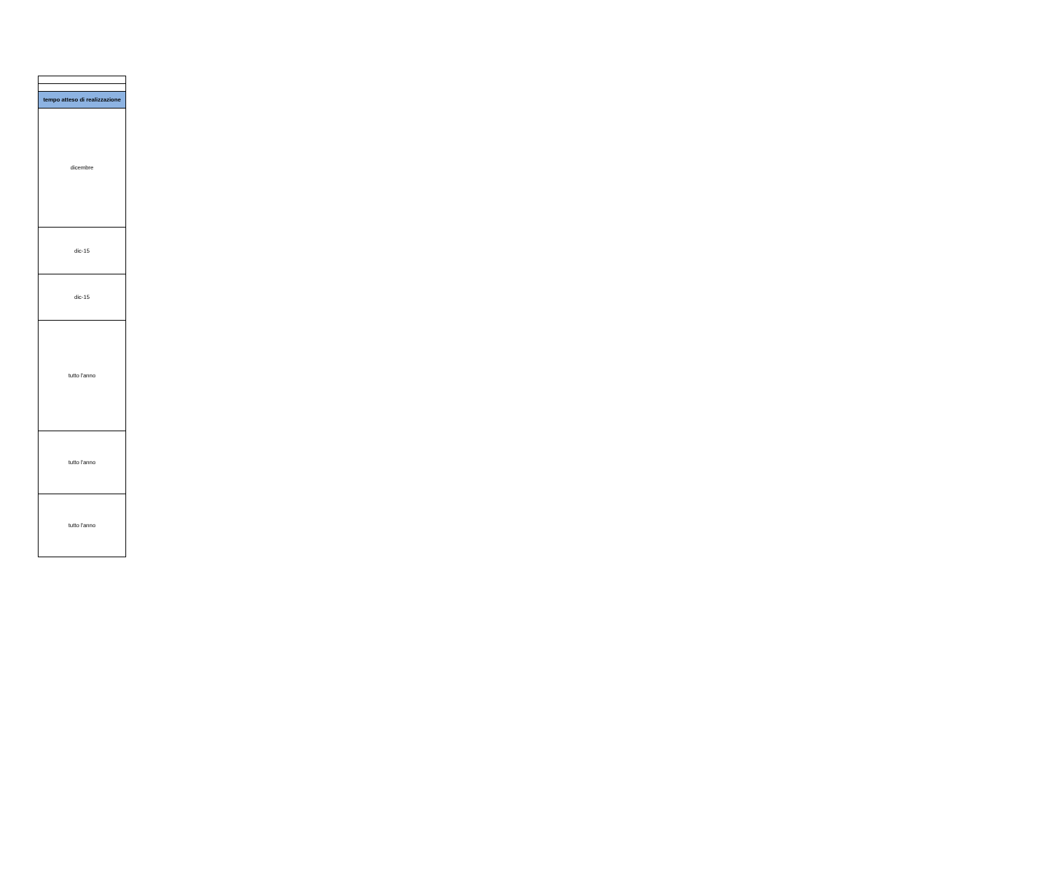| tempo atteso di realizzazione |
| --- |
| dicembre |
| dic-15 |
| dic-15 |
| tutto l'anno |
| tutto l'anno |
| tutto l'anno |